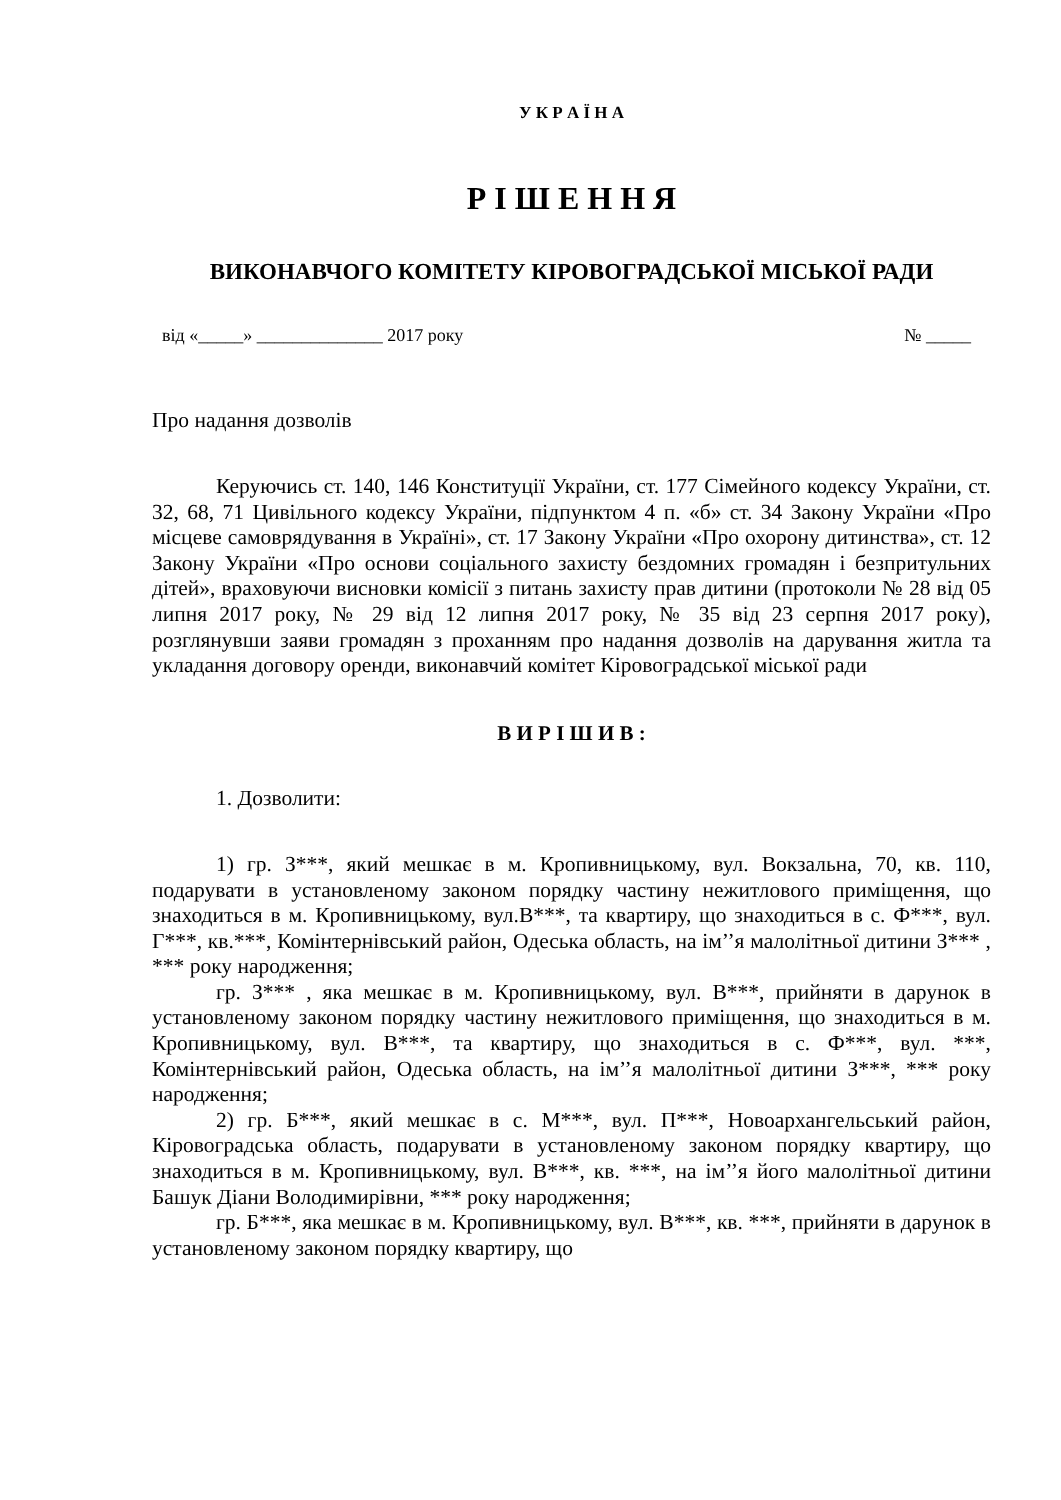У К Р А Ї Н А
Р І Ш Е Н Н Я
ВИКОНАВЧОГО КОМІТЕТУ КІРОВОГРАДСЬКОЇ МІСЬКОЇ РАДИ
від «_____» ______________ 2017 року № _____
Про надання дозволів
Керуючись ст. 140, 146 Конституції України, ст. 177 Сімейного кодексу України, ст. 32, 68, 71 Цивільного кодексу України, підпунктом 4 п. «б» ст. 34 Закону України «Про місцеве самоврядування в Україні», ст. 17 Закону України «Про охорону дитинства», ст. 12 Закону України «Про основи соціального захисту бездомних громадян і безпритульних дітей», враховуючи висновки комісії з питань захисту прав дитини (протоколи № 28 від 05 липня 2017 року, № 29 від 12 липня 2017 року, № 35 від 23 серпня 2017 року), розглянувши заяви громадян з проханням про надання дозволів на дарування житла та укладання договору оренди, виконавчий комітет Кіровоградської міської ради
В И Р І Ш И В :
1. Дозволити:
1) гр. З***, який мешкає в м. Кропивницькому, вул. Вокзальна, 70, кв. 110, подарувати в установленому законом порядку частину нежитлового приміщення, що знаходиться в м. Кропивницькому, вул.В***, та квартиру, що знаходиться в с. Ф***, вул. Г***, кв.***, Комінтернівський район, Одеська область, на ім’’я малолітньої дитини З*** , *** року народження;
гр. З*** , яка мешкає в м. Кропивницькому, вул. В***, прийняти в дарунок в установленому законом порядку частину нежитлового приміщення, що знаходиться в м. Кропивницькому, вул. В***, та квартиру, що знаходиться в с. Ф***, вул. ***, Комінтернівський район, Одеська область, на ім’’я малолітньої дитини З***, *** року народження;
2) гр. Б***, який мешкає в с. М***, вул. П***, Новоархангельський район, Кіровоградська область, подарувати в установленому законом порядку квартиру, що знаходиться в м. Кропивницькому, вул. В***, кв. ***, на ім’’я його малолітньої дитини Башук Діани Володимирівни, *** року народження;
гр. Б***, яка мешкає в м. Кропивницькому, вул. В***, кв. ***, прийняти в дарунок в установленому законом порядку квартиру, що